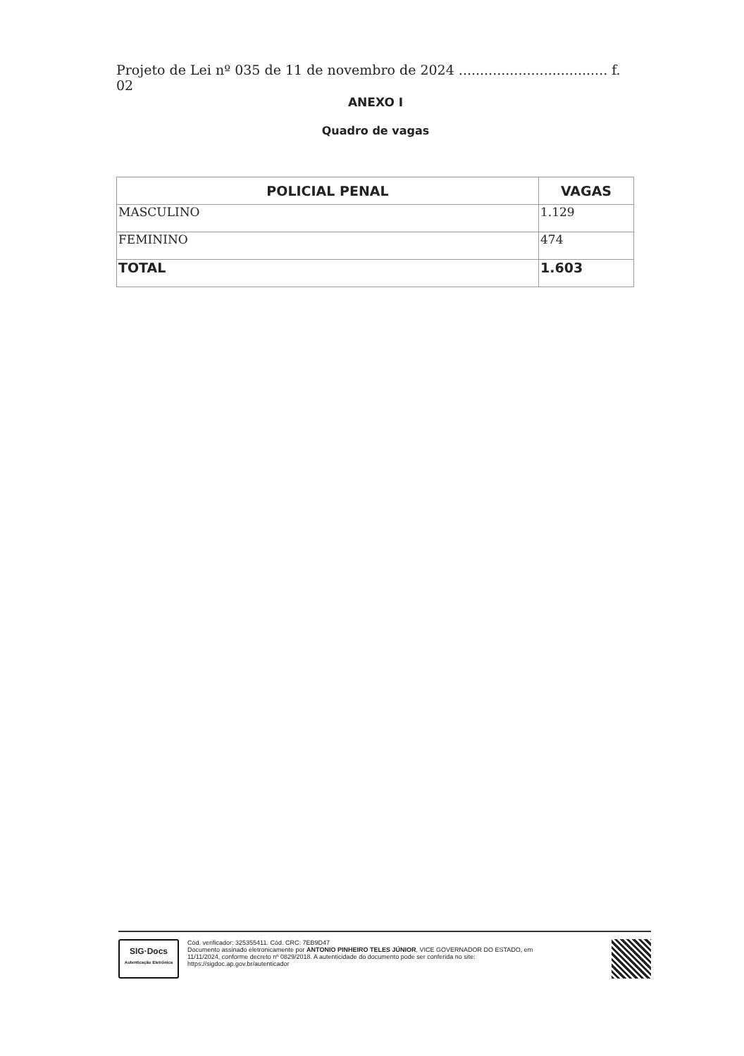Projeto de Lei nº 035 de 11 de novembro de 2024 ................................... f. 02
ANEXO I
Quadro de vagas
| POLICIAL PENAL | VAGAS |
| --- | --- |
| MASCULINO | 1.129 |
| FEMININO | 474 |
| TOTAL | 1.603 |
SIG·Docs
Autenticação Eletrônica
Cód. verificador: 325355411. Cód. CRC: 7EB9D47
Documento assinado eletronicamente por ANTONIO PINHEIRO TELES JÚNIOR, VICE GOVERNADOR DO ESTADO, em 11/11/2024, conforme decreto nº 0829/2018. A autenticidade do documento pode ser conferida no site: https://sigdoc.ap.gov.br/autenticador